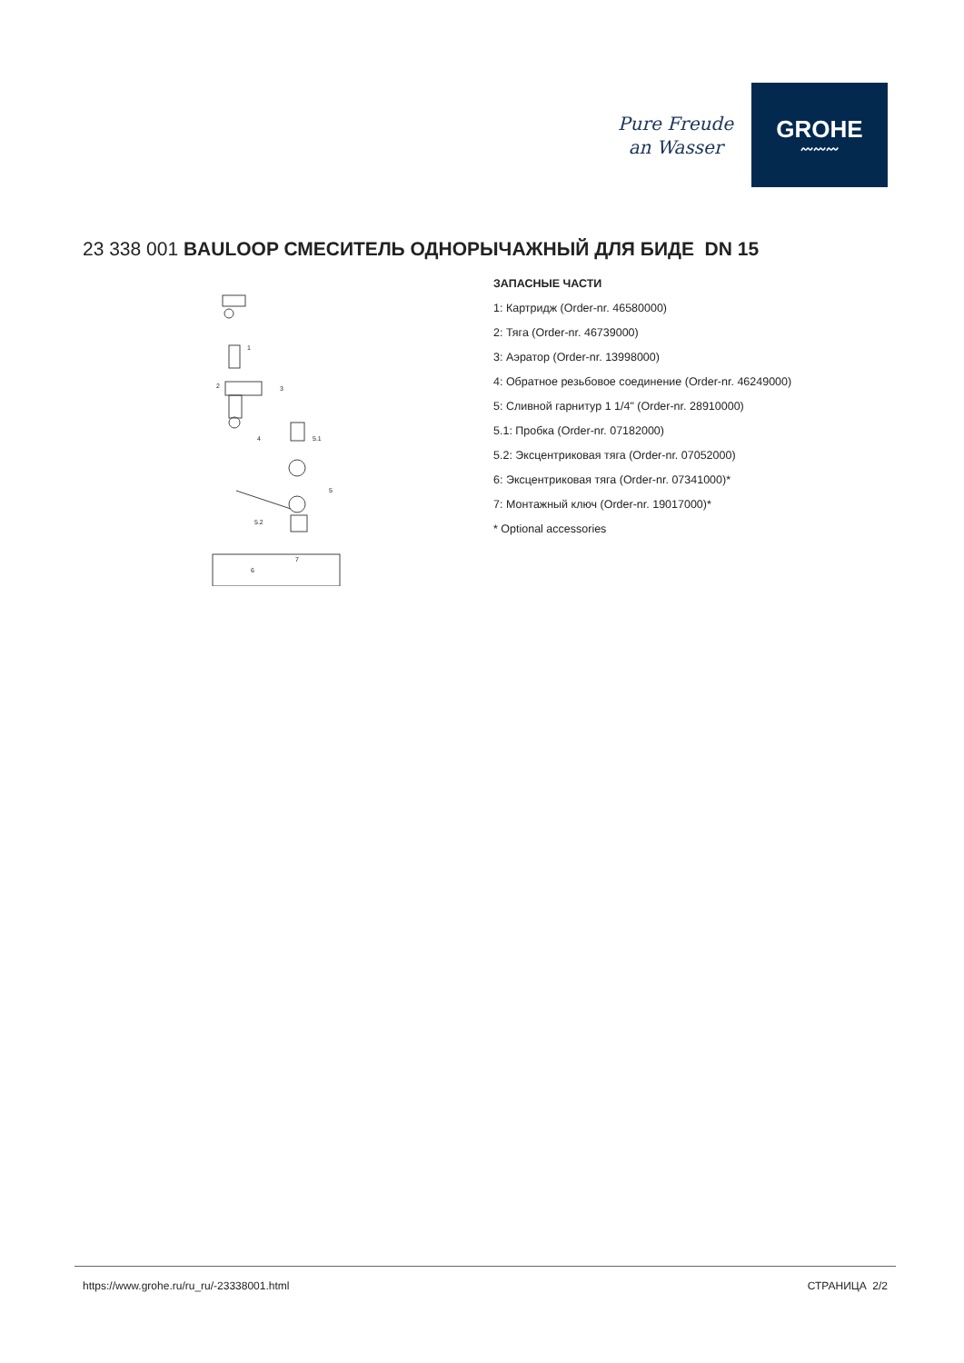Pure Freude
an Wasser
GROHE
〰〰〰
23 338 001 BAULOOP СМЕСИТЕЛЬ ОДНОРЫЧАЖНЫЙ ДЛЯ БИДЕ DN 15
1
2
3
4
5
5.1
5.2
6
7
ЗАПАСНЫЕ ЧАСТИ
1: Картридж (Order-nr. 46580000)
2: Тяга (Order-nr. 46739000)
3: Аэратор (Order-nr. 13998000)
4: Обратное резьбовое соединение (Order-nr. 46249000)
5: Сливной гарнитур 1 1/4" (Order-nr. 28910000)
5.1: Пробка (Order-nr. 07182000)
5.2: Эксцентриковая тяга (Order-nr. 07052000)
6: Эксцентриковая тяга (Order-nr. 07341000)*
7: Монтажный ключ (Order-nr. 19017000)*
* Optional accessories
https://www.grohe.ru/ru_ru/-23338001.html СТРАНИЦА 2/2